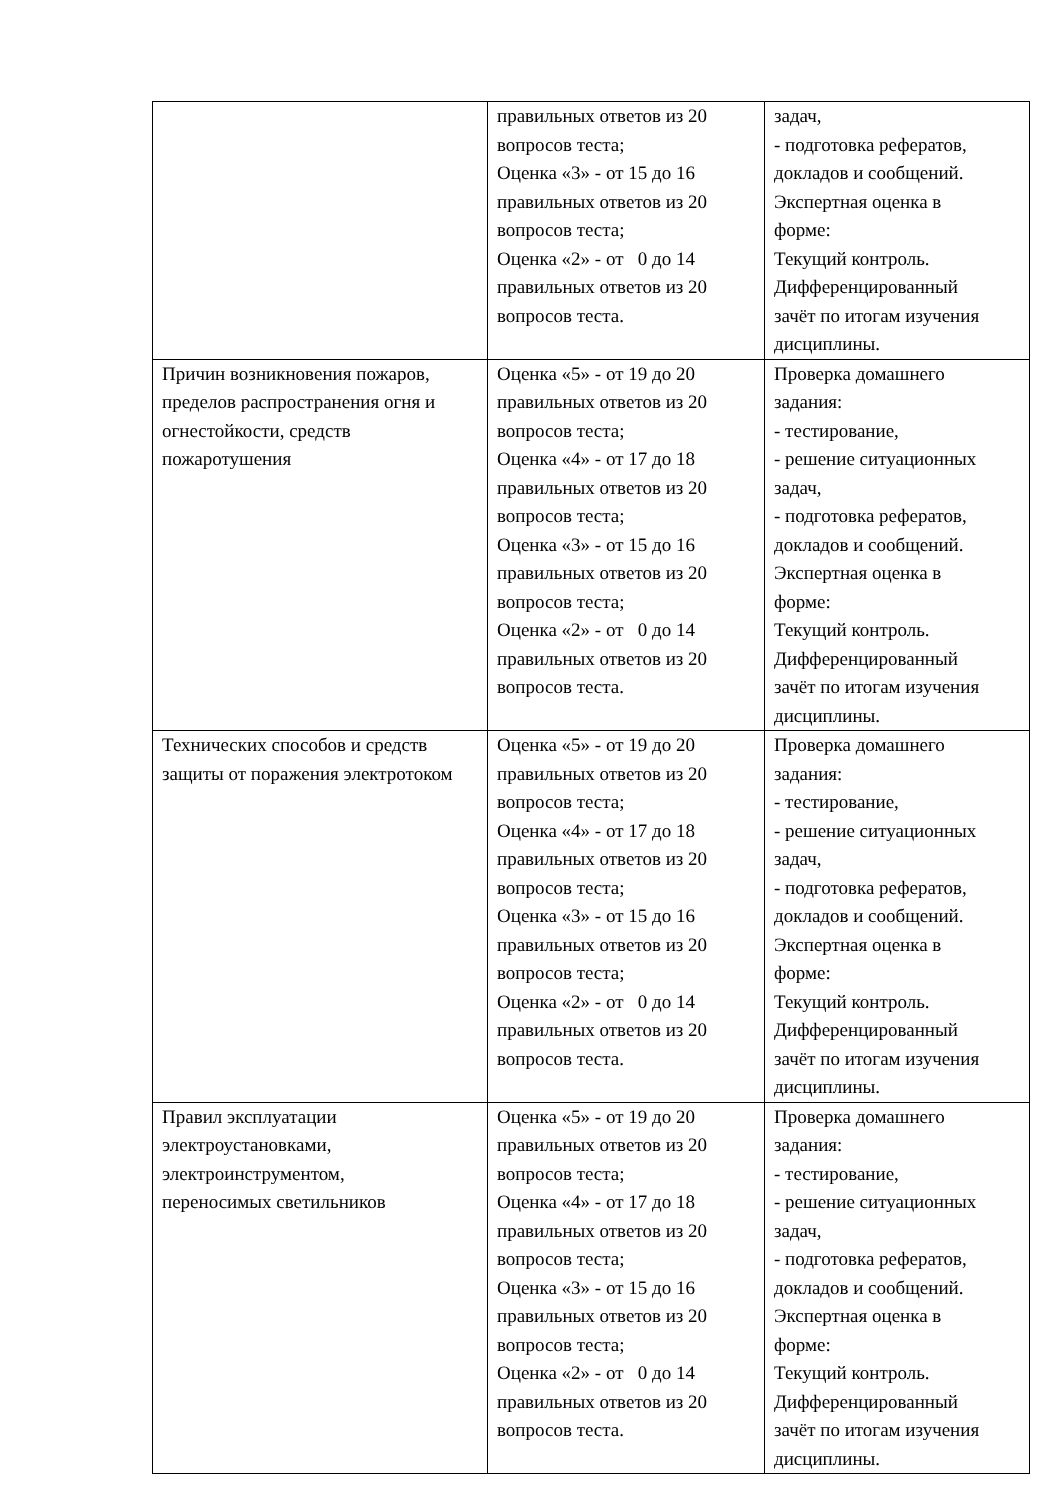| | правильных ответов из 20 вопросов теста; Оценка «3» - от 15 до 16 правильных ответов из 20 вопросов теста; Оценка «2» - от 0 до 14 правильных ответов из 20 вопросов теста. | задач, - подготовка рефератов, докладов и сообщений. Экспертная оценка в форме: Текущий контроль. Дифференцированный зачёт по итогам изучения дисциплины. |
| Причин возникновения пожаров, пределов распространения огня и огнестойкости, средств пожаротушения | Оценка «5» - от 19 до 20 правильных ответов из 20 вопросов теста; Оценка «4» - от 17 до 18 правильных ответов из 20 вопросов теста; Оценка «3» - от 15 до 16 правильных ответов из 20 вопросов теста; Оценка «2» - от 0 до 14 правильных ответов из 20 вопросов теста. | Проверка домашнего задания: - тестирование, - решение ситуационных задач, - подготовка рефератов, докладов и сообщений. Экспертная оценка в форме: Текущий контроль. Дифференцированный зачёт по итогам изучения дисциплины. |
| Технических способов и средств защиты от поражения электротоком | Оценка «5» - от 19 до 20 правильных ответов из 20 вопросов теста; Оценка «4» - от 17 до 18 правильных ответов из 20 вопросов теста; Оценка «3» - от 15 до 16 правильных ответов из 20 вопросов теста; Оценка «2» - от 0 до 14 правильных ответов из 20 вопросов теста. | Проверка домашнего задания: - тестирование, - решение ситуационных задач, - подготовка рефератов, докладов и сообщений. Экспертная оценка в форме: Текущий контроль. Дифференцированный зачёт по итогам изучения дисциплины. |
| Правил эксплуатации электроустановками, электроинструментом, переносимых светильников | Оценка «5» - от 19 до 20 правильных ответов из 20 вопросов теста; Оценка «4» - от 17 до 18 правильных ответов из 20 вопросов теста; Оценка «3» - от 15 до 16 правильных ответов из 20 вопросов теста; Оценка «2» - от 0 до 14 правильных ответов из 20 вопросов теста. | Проверка домашнего задания: - тестирование, - решение ситуационных задач, - подготовка рефератов, докладов и сообщений. Экспертная оценка в форме: Текущий контроль. Дифференцированный зачёт по итогам изучения дисциплины. |